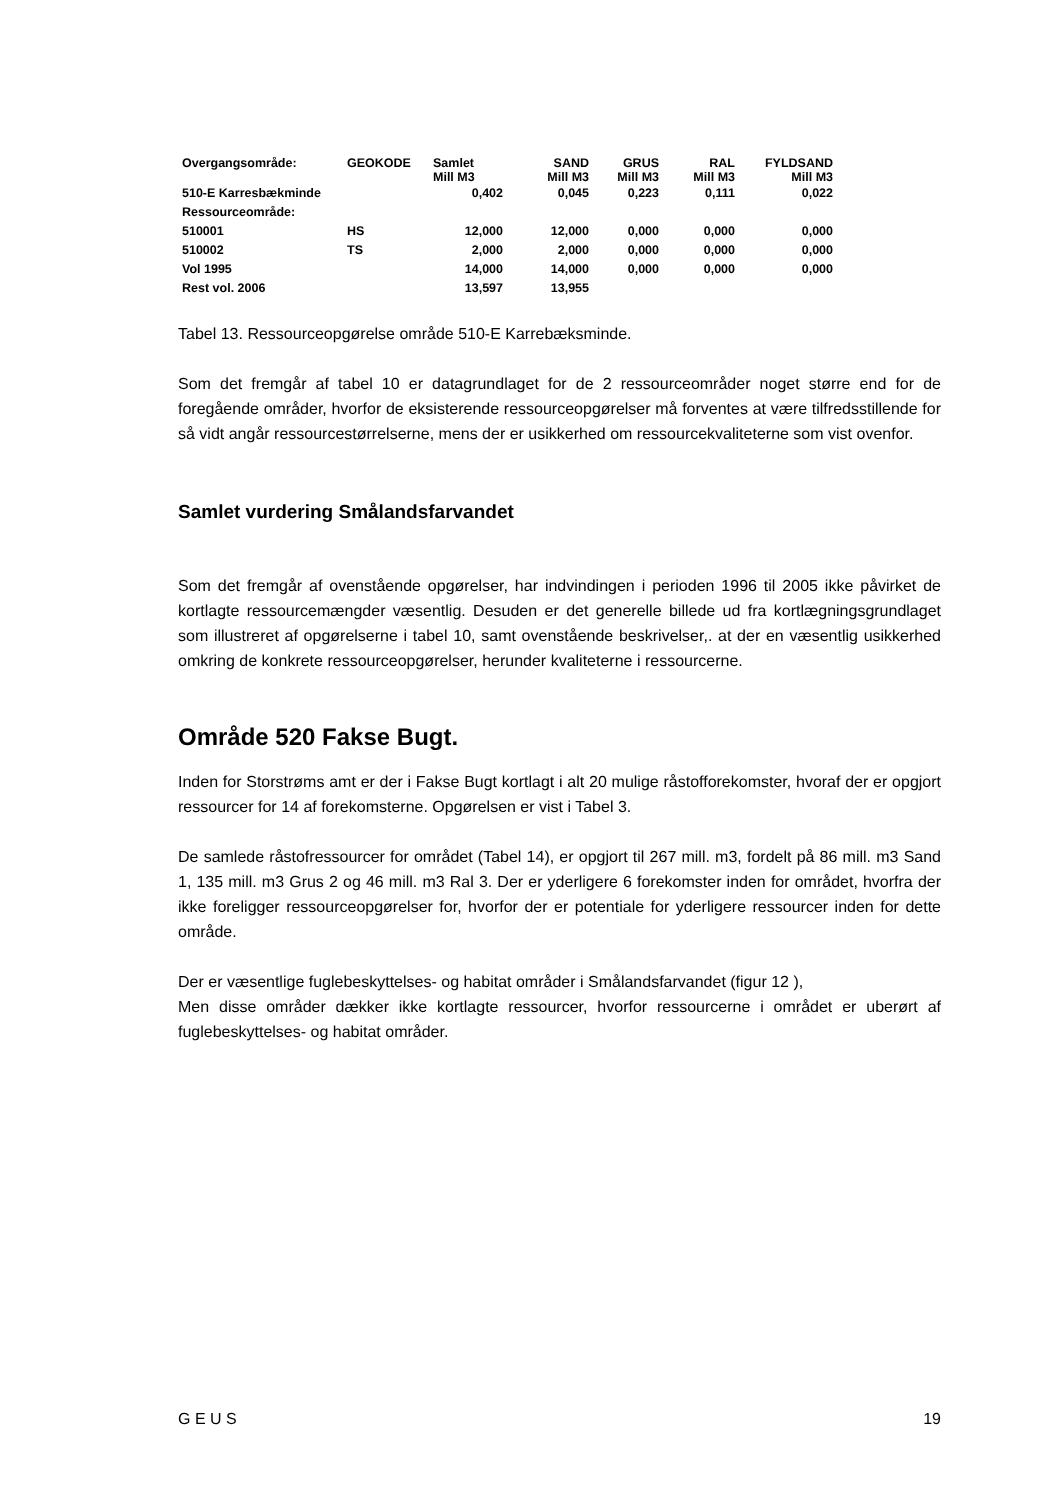| Overgangsområde: | GEOKODE | Samlet Mill M3 | SAND Mill M3 | GRUS Mill M3 | RAL Mill M3 | FYLDSAND Mill M3 |
| --- | --- | --- | --- | --- | --- | --- |
| 510-E Karresbækminde | | 0,402 | 0,045 | 0,223 | 0,111 | 0,022 |
| Ressourceområde: | | | | | | |
| 510001 | HS | 12,000 | 12,000 | 0,000 | 0,000 | 0,000 |
| 510002 | TS | 2,000 | 2,000 | 0,000 | 0,000 | 0,000 |
| Vol 1995 | | 14,000 | 14,000 | 0,000 | 0,000 | 0,000 |
| Rest vol. 2006 | | 13,597 | 13,955 | | | |
Tabel 13. Ressourceopgørelse område 510-E Karrebæksminde.
Som det fremgår af tabel 10 er datagrundlaget for de 2 ressourceområder noget større end for de foregående områder, hvorfor de eksisterende ressourceopgørelser må forventes at være tilfredsstillende for så vidt angår ressourcestørrelserne, mens der er usikkerhed om ressourcekvaliteterne som vist ovenfor.
Samlet vurdering Smålandsfarvandet
Som det fremgår af ovenstående opgørelser, har indvindingen i perioden 1996 til 2005 ikke påvirket de kortlagte ressourcemængder væsentlig. Desuden er det generelle billede ud fra kortlægningsgrundlaget som illustreret af opgørelserne i tabel 10, samt ovenstående beskrivelser,. at der en væsentlig usikkerhed omkring de konkrete ressourceopgørelser, herunder kvaliteterne i ressourcerne.
Område 520 Fakse Bugt.
Inden for Storstrøms amt er der i Fakse Bugt kortlagt i alt 20 mulige råstofforekomster, hvoraf der er opgjort ressourcer for 14 af forekomsterne. Opgørelsen er vist i Tabel 3.
De samlede råstofressourcer for området (Tabel 14), er opgjort til 267 mill. m3, fordelt på 86 mill. m3 Sand 1, 135 mill. m3 Grus 2 og 46 mill. m3 Ral 3. Der er yderligere 6 forekomster inden for området, hvorfra der ikke foreligger ressourceopgørelser for, hvorfor der er potentiale for yderligere ressourcer inden for dette område.
Der er væsentlige fuglebeskyttelses- og habitat områder i Smålandsfarvandet (figur 12 ),
Men disse områder dækker ikke kortlagte ressourcer, hvorfor ressourcerne i området er uberørt af fuglebeskyttelses- og habitat områder.
G E U S 19